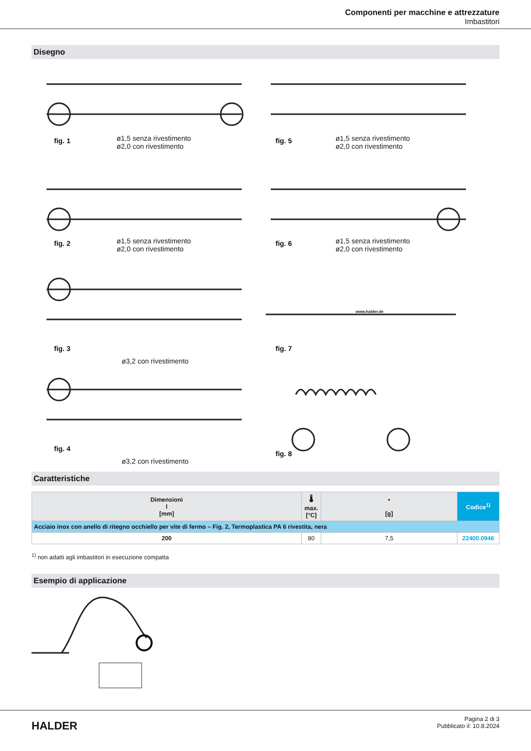Componenti per macchine e attrezzature
Imbastitori
Disegno
fig. 1 ø1,5 senza rivestimento
ø2,0 con rivestimento
fig. 5 ø1,5 senza rivestimento
ø2,0 con rivestimento
fig. 2 ø1,5 senza rivestimento
ø2,0 con rivestimento
fig. 6 ø1,5 senza rivestimento
ø2,0 con rivestimento
fig. 3
ø3,2 con rivestimento
fig. 7
www.halder.de
fig. 4
ø3,2 con rivestimento
fig. 8
Caratteristiche
| Dimensioni l [mm] | 🌡 max. [°C] | ▪ [g] | Codice<sup>1)</sup> |
| --- | --- | --- | --- |
| Acciaio inox con anello di ritegno occhiello per vite di fermo – Fig. 2, Termoplastica PA 6 rivestita, nera | | | |
| 200 | 80 | 7,5 | 22400.0946 |
<sup>1)</sup> non adatti agli imbastitori in esecuzione compatta
Esempio di applicazione
HALDER
Pagina 2 di 3
Pubblicato il: 10.8.2024